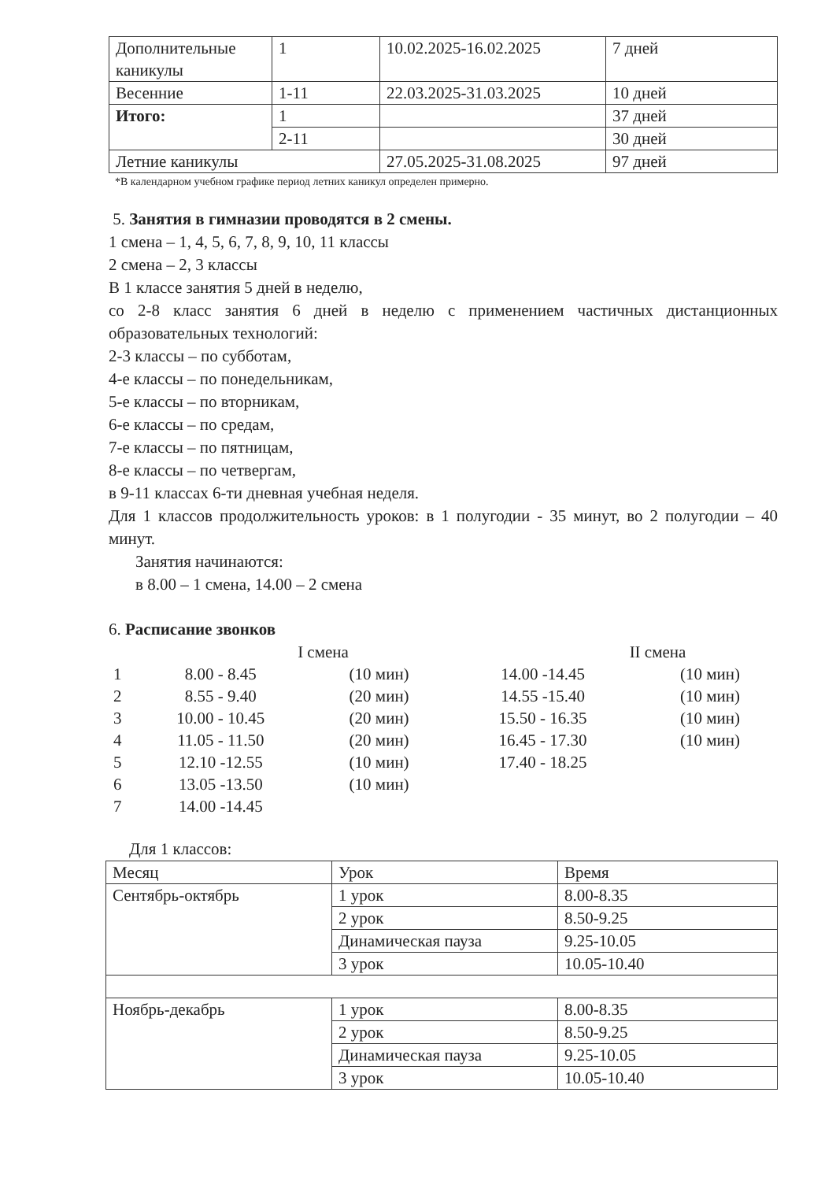| Дополнительные каникулы | 1 | 10.02.2025-16.02.2025 | 7 дней |
| Весенние | 1-11 | 22.03.2025-31.03.2025 | 10 дней |
| Итого: | 1 | | 37 дней |
| | 2-11 | | 30 дней |
| Летние каникулы | | 27.05.2025-31.08.2025 | 97 дней |
*В календарном учебном графике период летних каникул определен примерно.
5. Занятия в гимназии проводятся в 2 смены.
1 смена – 1, 4, 5, 6, 7, 8, 9, 10, 11 классы
2 смена – 2, 3 классы
В 1 классе занятия 5 дней в неделю,
со 2-8 класс занятия 6 дней в неделю с применением частичных дистанционных образовательных технологий:
2-3 классы – по субботам,
4-е классы – по понедельникам,
5-е классы – по вторникам,
6-е классы – по средам,
7-е классы – по пятницам,
8-е классы – по четвергам,
в 9-11 классах 6-ти дневная учебная неделя.
Для 1 классов продолжительность уроков: в 1 полугодии - 35 минут, во 2 полугодии – 40 минут.
Занятия начинаются:
в 8.00 – 1 смена, 14.00 – 2 смена
6. Расписание звонков
| I смена | | |
| 1 | 8.00 - 8.45 | (10 мин) |
| 2 | 8.55 - 9.40 | (20 мин) |
| 3 | 10.00 - 10.45 | (20 мин) |
| 4 | 11.05 - 11.50 | (20 мин) |
| 5 | 12.10 -12.55 | (10 мин) |
| 6 | 13.05 -13.50 | (10 мин) |
| 7 | 14.00 -14.45 | |
| II смена | |
| 14.00 -14.45 | (10 мин) |
| 14.55 -15.40 | (10 мин) |
| 15.50 - 16.35 | (10 мин) |
| 16.45 - 17.30 | (10 мин) |
| 17.40 - 18.25 | |
Для 1 классов:
| Месяц | Урок | Время |
| Сентябрь-октябрь | 1 урок | 8.00-8.35 |
| | 2 урок | 8.50-9.25 |
| | Динамическая пауза | 9.25-10.05 |
| | 3 урок | 10.05-10.40 |
| Ноябрь-декабрь | 1 урок | 8.00-8.35 |
| | 2 урок | 8.50-9.25 |
| | Динамическая пауза | 9.25-10.05 |
| | 3 урок | 10.05-10.40 |